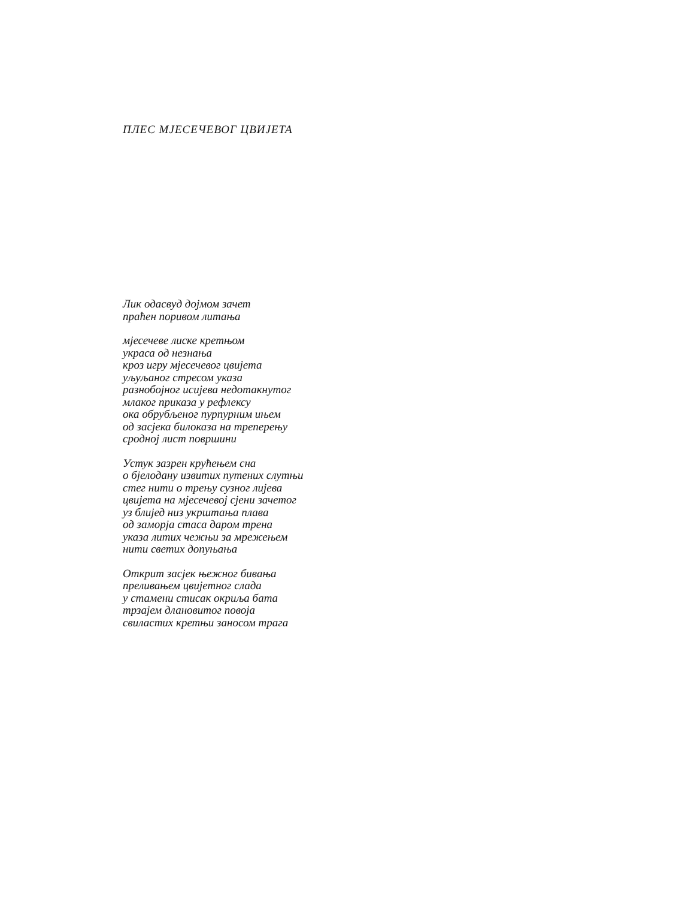ПЛЕС МЈЕСЕЧЕВОГ ЦВИЈЕТА
Лик одасвуд дојмом зачет
праћен поривом литања
мјесечеве лиске кретњом
украса од незнања
кроз игру мјесечевог цвијета
уљуљаног стресом указа
разнобојног исијева недотакнутог
млаког приказа у рефлексу
ока обрубљеног пурпурним ињем
од засјека билоказа на треперењу
сродној лист површини
Устук зазрен крућењем сна
о бјелодану извитих путених слутњи
стег нити о трењу сузног лијева
цвијета на мјесечевој сјени зачетог
уз блијед низ укрштања плава
од заморја стаса даром трена
указа литих чежњи за мрежењем
нити светих допуњања
Открит засјек њежног бивања
преливањем цвијетног слада
у стамени стисак окриља бата
трзајем длановитог повоја
свиластих кретњи заносом трага